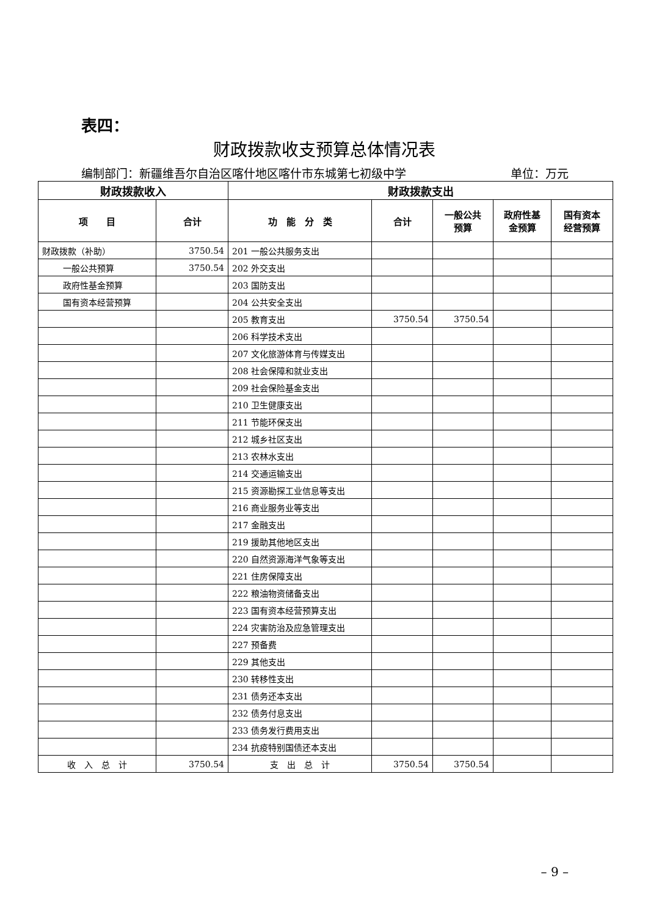表四：
财政拨款收支预算总体情况表
编制部门：新疆维吾尔自治区喀什地区喀什市东城第七初级中学 单位：万元
| 财政拨款收入 | | 财政拨款支出 | | | | |
| --- | --- | --- | --- | --- | --- | --- |
| 项 目 | 合计 | 功 能 分 类 | 合计 | 一般公共 预算 | 政府性基 金预算 | 国有资本 经营预算 |
| 财政拨款（补助） | 3750.54 | 201 一般公共服务支出 | | | | |
| 一般公共预算 | 3750.54 | 202 外交支出 | | | | |
| 政府性基金预算 | | 203 国防支出 | | | | |
| 国有资本经营预算 | | 204 公共安全支出 | | | | |
| | | 205 教育支出 | 3750.54 | 3750.54 | | |
| | | 206 科学技术支出 | | | | |
| | | 207 文化旅游体育与传媒支出 | | | | |
| | | 208 社会保障和就业支出 | | | | |
| | | 209 社会保险基金支出 | | | | |
| | | 210 卫生健康支出 | | | | |
| | | 211 节能环保支出 | | | | |
| | | 212 城乡社区支出 | | | | |
| | | 213 农林水支出 | | | | |
| | | 214 交通运输支出 | | | | |
| | | 215 资源勘探工业信息等支出 | | | | |
| | | 216 商业服务业等支出 | | | | |
| | | 217 金融支出 | | | | |
| | | 219 援助其他地区支出 | | | | |
| | | 220 自然资源海洋气象等支出 | | | | |
| | | 221 住房保障支出 | | | | |
| | | 222 粮油物资储备支出 | | | | |
| | | 223 国有资本经营预算支出 | | | | |
| | | 224 灾害防治及应急管理支出 | | | | |
| | | 227 预备费 | | | | |
| | | 229 其他支出 | | | | |
| | | 230 转移性支出 | | | | |
| | | 231 债务还本支出 | | | | |
| | | 232 债务付息支出 | | | | |
| | | 233 债务发行费用支出 | | | | |
| | | 234 抗疫特别国债还本支出 | | | | |
| 收 入 总 计 | 3750.54 | 支 出 总 计 | 3750.54 | 3750.54 | | |
– 9 –